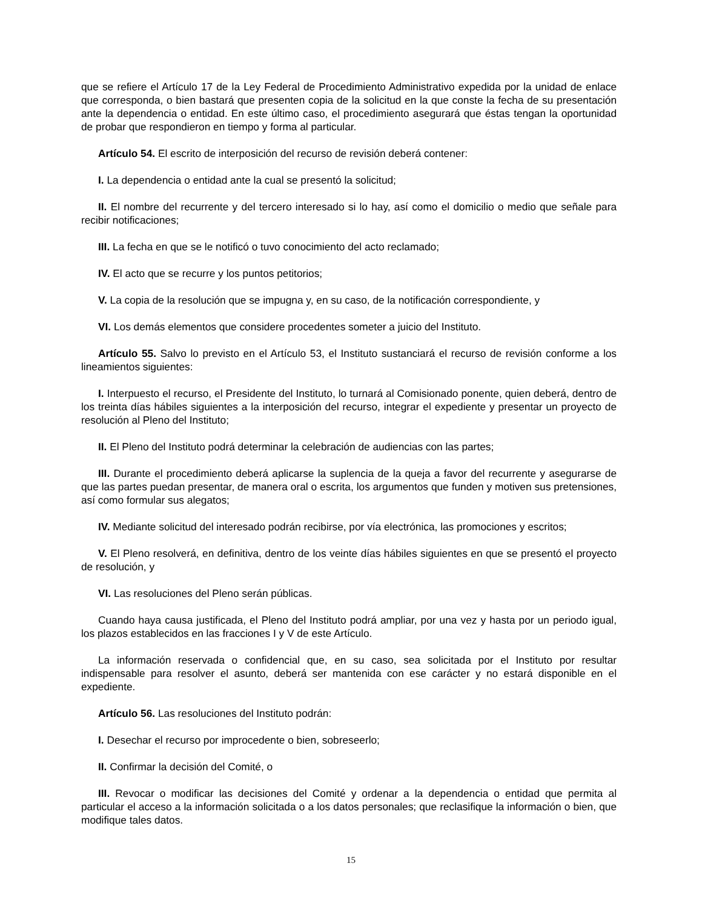que se refiere el Artículo 17 de la Ley Federal de Procedimiento Administrativo expedida por la unidad de enlace que corresponda, o bien bastará que presenten copia de la solicitud en la que conste la fecha de su presentación ante la dependencia o entidad. En este último caso, el procedimiento asegurará que éstas tengan la oportunidad de probar que respondieron en tiempo y forma al particular.
Artículo 54. El escrito de interposición del recurso de revisión deberá contener:
I. La dependencia o entidad ante la cual se presentó la solicitud;
II. El nombre del recurrente y del tercero interesado si lo hay, así como el domicilio o medio que señale para recibir notificaciones;
III. La fecha en que se le notificó o tuvo conocimiento del acto reclamado;
IV. El acto que se recurre y los puntos petitorios;
V. La copia de la resolución que se impugna y, en su caso, de la notificación correspondiente, y
VI. Los demás elementos que considere procedentes someter a juicio del Instituto.
Artículo 55. Salvo lo previsto en el Artículo 53, el Instituto sustanciará el recurso de revisión conforme a los lineamientos siguientes:
I. Interpuesto el recurso, el Presidente del Instituto, lo turnará al Comisionado ponente, quien deberá, dentro de los treinta días hábiles siguientes a la interposición del recurso, integrar el expediente y presentar un proyecto de resolución al Pleno del Instituto;
II. El Pleno del Instituto podrá determinar la celebración de audiencias con las partes;
III. Durante el procedimiento deberá aplicarse la suplencia de la queja a favor del recurrente y asegurarse de que las partes puedan presentar, de manera oral o escrita, los argumentos que funden y motiven sus pretensiones, así como formular sus alegatos;
IV. Mediante solicitud del interesado podrán recibirse, por vía electrónica, las promociones y escritos;
V. El Pleno resolverá, en definitiva, dentro de los veinte días hábiles siguientes en que se presentó el proyecto de resolución, y
VI. Las resoluciones del Pleno serán públicas.
Cuando haya causa justificada, el Pleno del Instituto podrá ampliar, por una vez y hasta por un periodo igual, los plazos establecidos en las fracciones I y V de este Artículo.
La información reservada o confidencial que, en su caso, sea solicitada por el Instituto por resultar indispensable para resolver el asunto, deberá ser mantenida con ese carácter y no estará disponible en el expediente.
Artículo 56. Las resoluciones del Instituto podrán:
I. Desechar el recurso por improcedente o bien, sobreseerlo;
II. Confirmar la decisión del Comité, o
III. Revocar o modificar las decisiones del Comité y ordenar a la dependencia o entidad que permita al particular el acceso a la información solicitada o a los datos personales; que reclasifique la información o bien, que modifique tales datos.
15